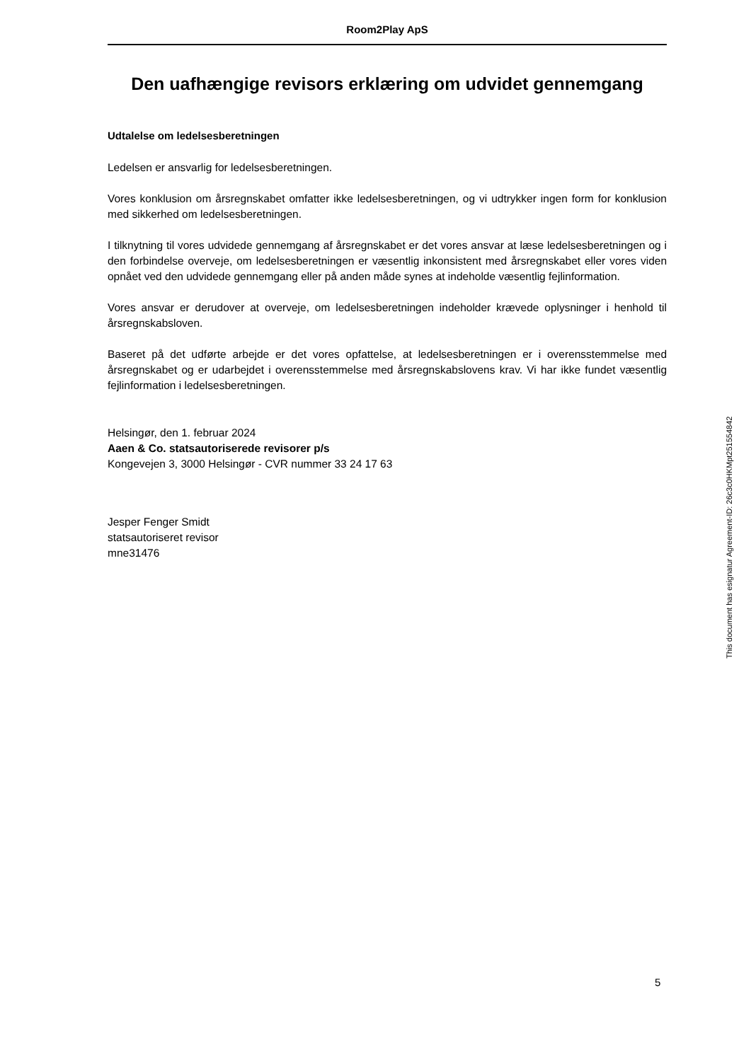Room2Play ApS
Den uafhængige revisors erklæring om udvidet gennemgang
Udtalelse om ledelsesberetningen
Ledelsen er ansvarlig for ledelsesberetningen.
Vores konklusion om årsregnskabet omfatter ikke ledelsesberetningen, og vi udtrykker ingen form for konklusion med sikkerhed om ledelsesberetningen.
I tilknytning til vores udvidede gennemgang af årsregnskabet er det vores ansvar at læse ledelsesberetningen og i den forbindelse overveje, om ledelsesberetningen er væsentlig inkonsistent med årsregnskabet eller vores viden opnået ved den udvidede gennemgang eller på anden måde synes at indeholde væsentlig fejlinformation.
Vores ansvar er derudover at overveje, om ledelsesberetningen indeholder krævede oplysninger i henhold til årsregnskabsloven.
Baseret på det udførte arbejde er det vores opfattelse, at ledelsesberetningen er i overensstemmelse med årsregnskabet og er udarbejdet i overensstemmelse med årsregnskabslovens krav. Vi har ikke fundet væsentlig fejlinformation i ledelsesberetningen.
Helsingør, den 1. februar 2024
Aaen & Co. statsautoriserede revisorer p/s
Kongevejen 3, 3000 Helsingør - CVR nummer 33 24 17 63
Jesper Fenger Smidt
statsautoriseret revisor
mne31476
This document has esignatur Agreement-ID: 26c3c0HKMpt251554842
5